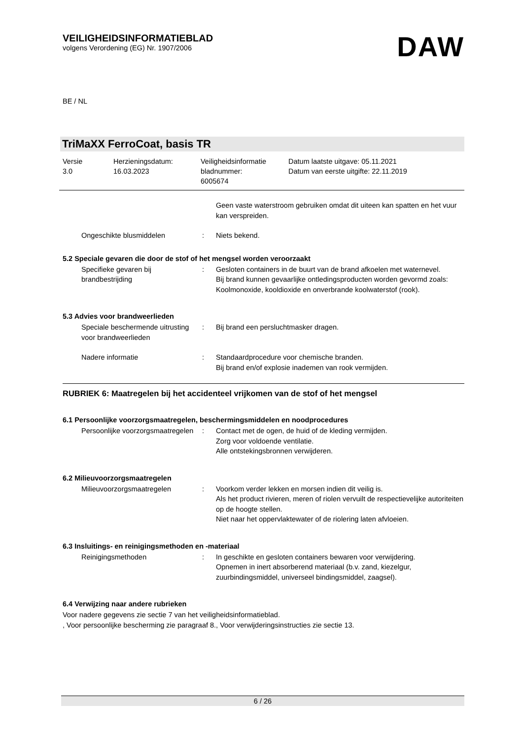VEILIGHEIDSINFORMATIEBLAD
volgens Verordening (EG) Nr. 1907/2006
DAW
BE / NL
TriMaXX FerroCoat, basis TR
Versie
3.0
Herzieningsdatum:
16.03.2023
Veiligheidsinformatie
bladnummer:
6005674
Datum laatste uitgave: 05.11.2021
Datum van eerste uitgifte: 22.11.2019
Geen vaste waterstroom gebruiken omdat dit uiteen kan spatten en het vuur kan verspreiden.
Ongeschikte blusmiddelen : Niets bekend.
5.2 Speciale gevaren die door de stof of het mengsel worden veroorzaakt
Specifieke gevaren bij brandbestrijding
: Gesloten containers in de buurt van de brand afkoelen met waternevel.
Bij brand kunnen gevaarlijke ontledingsproducten worden gevormd zoals:
Koolmonoxide, kooldioxide en onverbrande koolwaterstof (rook).
5.3 Advies voor brandweerlieden
Speciale beschermende uitrusting voor brandweerlieden
: Bij brand een persluchtmasker dragen.
Nadere informatie : Standaardprocedure voor chemische branden.
Bij brand en/of explosie inademen van rook vermijden.
RUBRIEK 6: Maatregelen bij het accidenteel vrijkomen van de stof of het mengsel
6.1 Persoonlijke voorzorgsmaatregelen, beschermingsmiddelen en noodprocedures
Persoonlijke voorzorgsmaatregelen
: Contact met de ogen, de huid of de kleding vermijden.
Zorg voor voldoende ventilatie.
Alle ontstekingsbronnen verwijderen.
6.2 Milieuvoorzorgsmaatregelen
Milieuvoorzorgsmaatregelen : Voorkom verder lekken en morsen indien dit veilig is.
Als het product rivieren, meren of riolen vervuilt de respectievelijke autoriteiten op de hoogte stellen.
Niet naar het oppervlaktewater of de riolering laten afvloeien.
6.3 Insluitings- en reinigingsmethoden en -materiaal
Reinigingsmethoden : In geschikte en gesloten containers bewaren voor verwijdering.
Opnemen in inert absorberend materiaal (b.v. zand, kiezelgur, zuurbindingsmiddel, universeel bindingsmiddel, zaagsel).
6.4 Verwijzing naar andere rubrieken
Voor nadere gegevens zie sectie 7 van het veiligheidsinformatieblad.
, Voor persoonlijke bescherming zie paragraaf 8., Voor verwijderingsinstructies zie sectie 13.
6 / 26